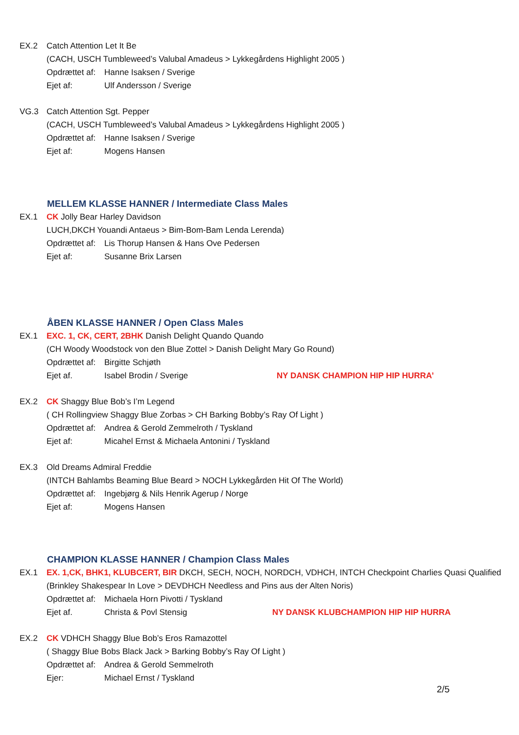EX.2 Catch Attention Let It Be
(CACH, USCH Tumbleweed’s Valubal Amadeus > Lykkegårdens Highlight 2005 )
Opdrættet af: Hanne Isaksen / Sverige
Ejet af: Ulf Andersson / Sverige
VG.3 Catch Attention Sgt. Pepper
(CACH, USCH Tumbleweed’s Valubal Amadeus > Lykkegårdens Highlight 2005 )
Opdrættet af: Hanne Isaksen / Sverige
Ejet af: Mogens Hansen
MELLEM KLASSE HANNER / Intermediate Class Males
EX.1 CK Jolly Bear Harley Davidson
LUCH,DKCH Youandi Antaeus > Bim-Bom-Bam Lenda Lerenda)
Opdrættet af: Lis Thorup Hansen & Hans Ove Pedersen
Ejet af: Susanne Brix Larsen
ÅBEN KLASSE HANNER / Open Class Males
EX.1 EXC. 1, CK, CERT, 2BHK Danish Delight Quando Quando
(CH Woody Woodstock von den Blue Zottel > Danish Delight Mary Go Round)
Opdrættet af: Birgitte Schjøth
Ejet af. Isabel Brodin / Sverige NY DANSK CHAMPION HIP HIP HURRA’
EX.2 CK Shaggy Blue Bob’s I’m Legend
( CH Rollingview Shaggy Blue Zorbas > CH Barking Bobby’s Ray Of Light )
Opdrættet af: Andrea & Gerold Zemmelroth / Tyskland
Ejet af: Micahel Ernst & Michaela Antonini / Tyskland
EX.3 Old Dreams Admiral Freddie
(INTCH Bahlambs Beaming Blue Beard > NOCH Lykkegården Hit Of The World)
Opdrættet af: Ingebjørg & Nils Henrik Agerup / Norge
Ejet af: Mogens Hansen
CHAMPION KLASSE HANNER / Champion Class Males
EX.1 EX. 1,CK, BHK1, KLUBCERT, BIR DKCH, SECH, NOCH, NORDCH, VDHCH, INTCH Checkpoint Charlies Quasi Qualified
(Brinkley Shakespear In Love > DEVDHCH Needless and Pins aus der Alten Noris)
Opdrættet af: Michaela Horn Pivotti / Tyskland
Ejet af. Christa & Povl Stensig NY DANSK KLUBCHAMPION HIP HIP HURRA
EX.2 CK VDHCH Shaggy Blue Bob’s Eros Ramazottel
( Shaggy Blue Bobs Black Jack > Barking Bobby’s Ray Of Light )
Opdrættet af: Andrea & Gerold Semmelroth
Ejer: Michael Ernst / Tyskland
2/5